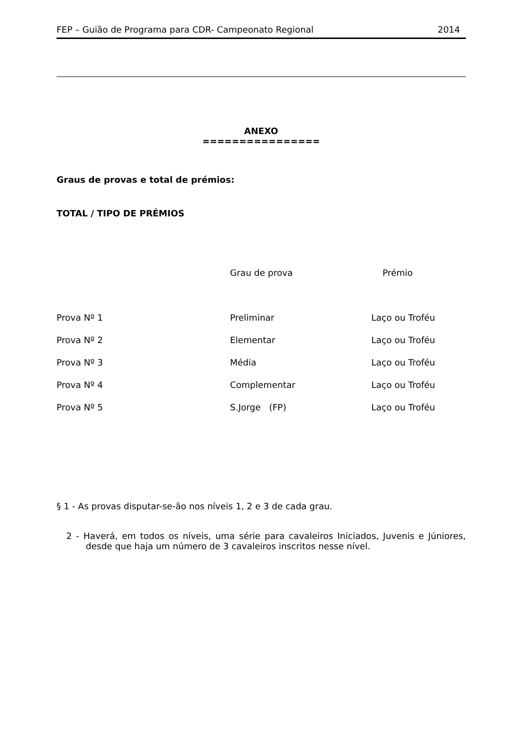FEP – Guião de Programa para CDR- Campeonato Regional 2014
ANEXO
================
Graus de provas e total de prémios:
TOTAL / TIPO DE PRÉMIOS
| | Grau de prova | Prémio |
| --- | --- | --- |
| Prova Nº 1 | Preliminar | Laço ou Troféu |
| Prova Nº 2 | Elementar | Laço ou Troféu |
| Prova Nº 3 | Média | Laço ou Troféu |
| Prova Nº 4 | Complementar | Laço ou Troféu |
| Prova Nº 5 | S.Jorge (FP) | Laço ou Troféu |
§ 1 - As provas disputar-se-ão nos níveis 1, 2 e 3 de cada grau.
2 - Haverá, em todos os níveis, uma série para cavaleiros Iniciados, Juvenis e Júniores, desde que haja um número de 3 cavaleiros inscritos nesse nível.